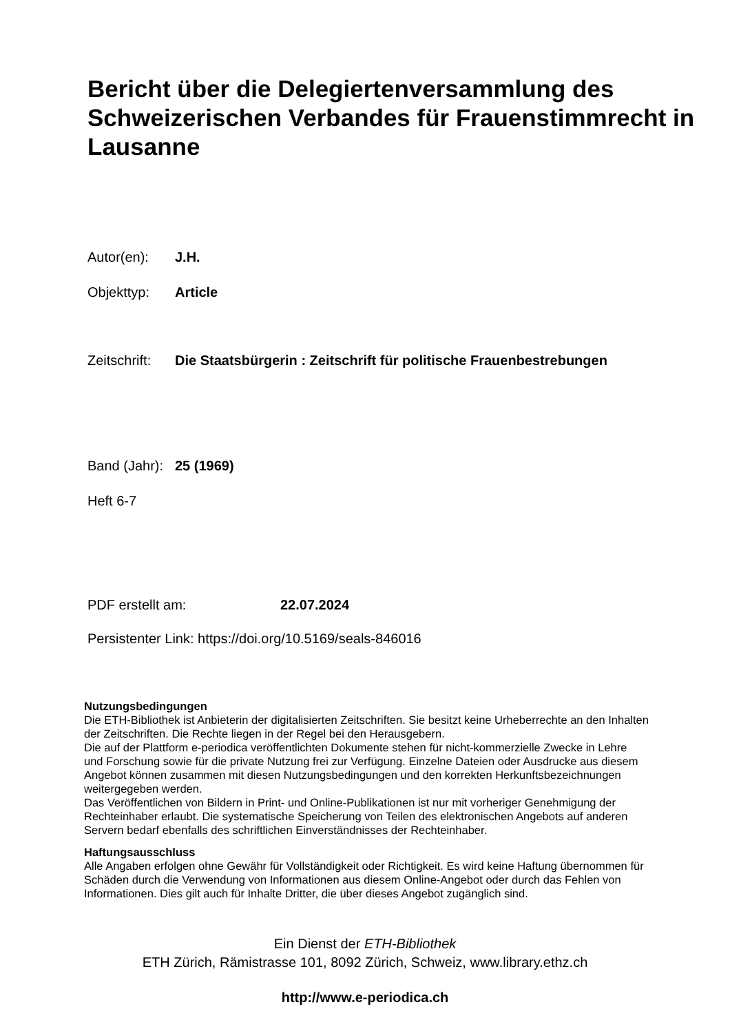Bericht über die Delegiertenversammlung des Schweizerischen Verbandes für Frauenstimmrecht in Lausanne
Autor(en): J.H.
Objekttyp: Article
Zeitschrift: Die Staatsbürgerin : Zeitschrift für politische Frauenbestrebungen
Band (Jahr): 25 (1969)
Heft 6-7
PDF erstellt am: 22.07.2024
Persistenter Link: https://doi.org/10.5169/seals-846016
Nutzungsbedingungen
Die ETH-Bibliothek ist Anbieterin der digitalisierten Zeitschriften. Sie besitzt keine Urheberrechte an den Inhalten der Zeitschriften. Die Rechte liegen in der Regel bei den Herausgebern.
Die auf der Plattform e-periodica veröffentlichten Dokumente stehen für nicht-kommerzielle Zwecke in Lehre und Forschung sowie für die private Nutzung frei zur Verfügung. Einzelne Dateien oder Ausdrucke aus diesem Angebot können zusammen mit diesen Nutzungsbedingungen und den korrekten Herkunftsbezeichnungen weitergegeben werden.
Das Veröffentlichen von Bildern in Print- und Online-Publikationen ist nur mit vorheriger Genehmigung der Rechteinhaber erlaubt. Die systematische Speicherung von Teilen des elektronischen Angebots auf anderen Servern bedarf ebenfalls des schriftlichen Einverständnisses der Rechteinhaber.
Haftungsausschluss
Alle Angaben erfolgen ohne Gewähr für Vollständigkeit oder Richtigkeit. Es wird keine Haftung übernommen für Schäden durch die Verwendung von Informationen aus diesem Online-Angebot oder durch das Fehlen von Informationen. Dies gilt auch für Inhalte Dritter, die über dieses Angebot zugänglich sind.
Ein Dienst der ETH-Bibliothek
ETH Zürich, Rämistrasse 101, 8092 Zürich, Schweiz, www.library.ethz.ch
http://www.e-periodica.ch